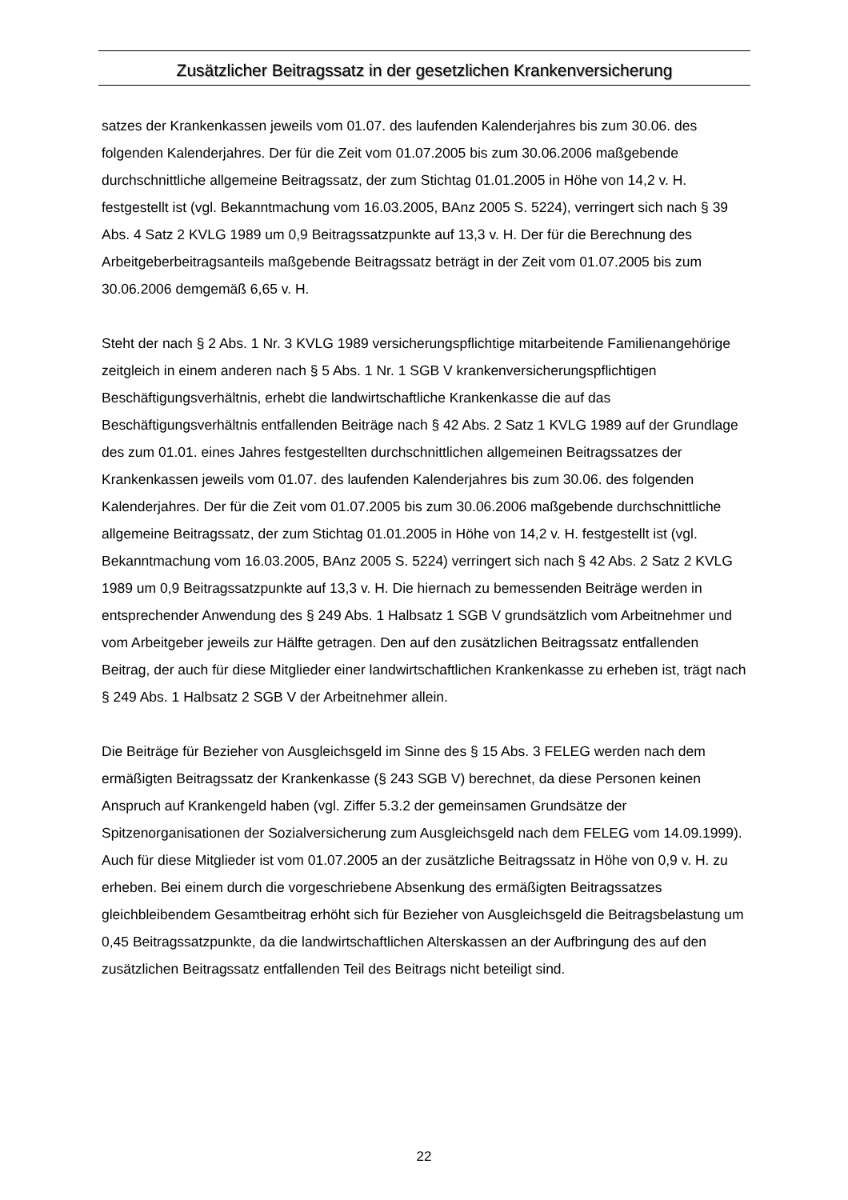Zusätzlicher Beitragssatz in der gesetzlichen Krankenversicherung
satzes der Krankenkassen jeweils vom 01.07. des laufenden Kalenderjahres bis zum 30.06. des folgenden Kalenderjahres. Der für die Zeit vom 01.07.2005 bis zum 30.06.2006 maßgebende durchschnittliche allgemeine Beitragssatz, der zum Stichtag 01.01.2005 in Höhe von 14,2 v. H. festgestellt ist (vgl. Bekanntmachung vom 16.03.2005, BAnz 2005 S. 5224), verringert sich nach § 39 Abs. 4 Satz 2 KVLG 1989 um 0,9 Beitragssatzpunkte auf 13,3 v. H. Der für die Berechnung des Arbeitgeberbeitragsanteils maßgebende Beitragssatz beträgt in der Zeit vom 01.07.2005 bis zum 30.06.2006 demgemäß 6,65 v. H.
Steht der nach § 2 Abs. 1 Nr. 3 KVLG 1989 versicherungspflichtige mitarbeitende Familienangehörige zeitgleich in einem anderen nach § 5 Abs. 1 Nr. 1 SGB V krankenversicherungspflichtigen Beschäftigungsverhältnis, erhebt die landwirtschaftliche Krankenkasse die auf das Beschäftigungsverhältnis entfallenden Beiträge nach § 42 Abs. 2 Satz 1 KVLG 1989 auf der Grundlage des zum 01.01. eines Jahres festgestellten durchschnittlichen allgemeinen Beitragssatzes der Krankenkassen jeweils vom 01.07. des laufenden Kalenderjahres bis zum 30.06. des folgenden Kalenderjahres. Der für die Zeit vom 01.07.2005 bis zum 30.06.2006 maßgebende durchschnittliche allgemeine Beitragssatz, der zum Stichtag 01.01.2005 in Höhe von 14,2 v. H. festgestellt ist (vgl. Bekanntmachung vom 16.03.2005, BAnz 2005 S. 5224) verringert sich nach § 42 Abs. 2 Satz 2 KVLG 1989 um 0,9 Beitragssatzpunkte auf 13,3 v. H. Die hiernach zu bemessenden Beiträge werden in entsprechender Anwendung des § 249 Abs. 1 Halbsatz 1 SGB V grundsätzlich vom Arbeitnehmer und vom Arbeitgeber jeweils zur Hälfte getragen. Den auf den zusätzlichen Beitragssatz entfallenden Beitrag, der auch für diese Mitglieder einer landwirtschaftlichen Krankenkasse zu erheben ist, trägt nach § 249 Abs. 1 Halbsatz 2 SGB V der Arbeitnehmer allein.
Die Beiträge für Bezieher von Ausgleichsgeld im Sinne des § 15 Abs. 3 FELEG werden nach dem ermäßigten Beitragssatz der Krankenkasse (§ 243 SGB V) berechnet, da diese Personen keinen Anspruch auf Krankengeld haben (vgl. Ziffer 5.3.2 der gemeinsamen Grundsätze der Spitzenorganisationen der Sozialversicherung zum Ausgleichsgeld nach dem FELEG vom 14.09.1999). Auch für diese Mitglieder ist vom 01.07.2005 an der zusätzliche Beitragssatz in Höhe von 0,9 v. H. zu erheben. Bei einem durch die vorgeschriebene Absenkung des ermäßigten Beitragssatzes gleichbleibendem Gesamtbeitrag erhöht sich für Bezieher von Ausgleichsgeld die Beitragsbelastung um 0,45 Beitragssatzpunkte, da die landwirtschaftlichen Alterskassen an der Aufbringung des auf den zusätzlichen Beitragssatz entfallenden Teil des Beitrags nicht beteiligt sind.
22